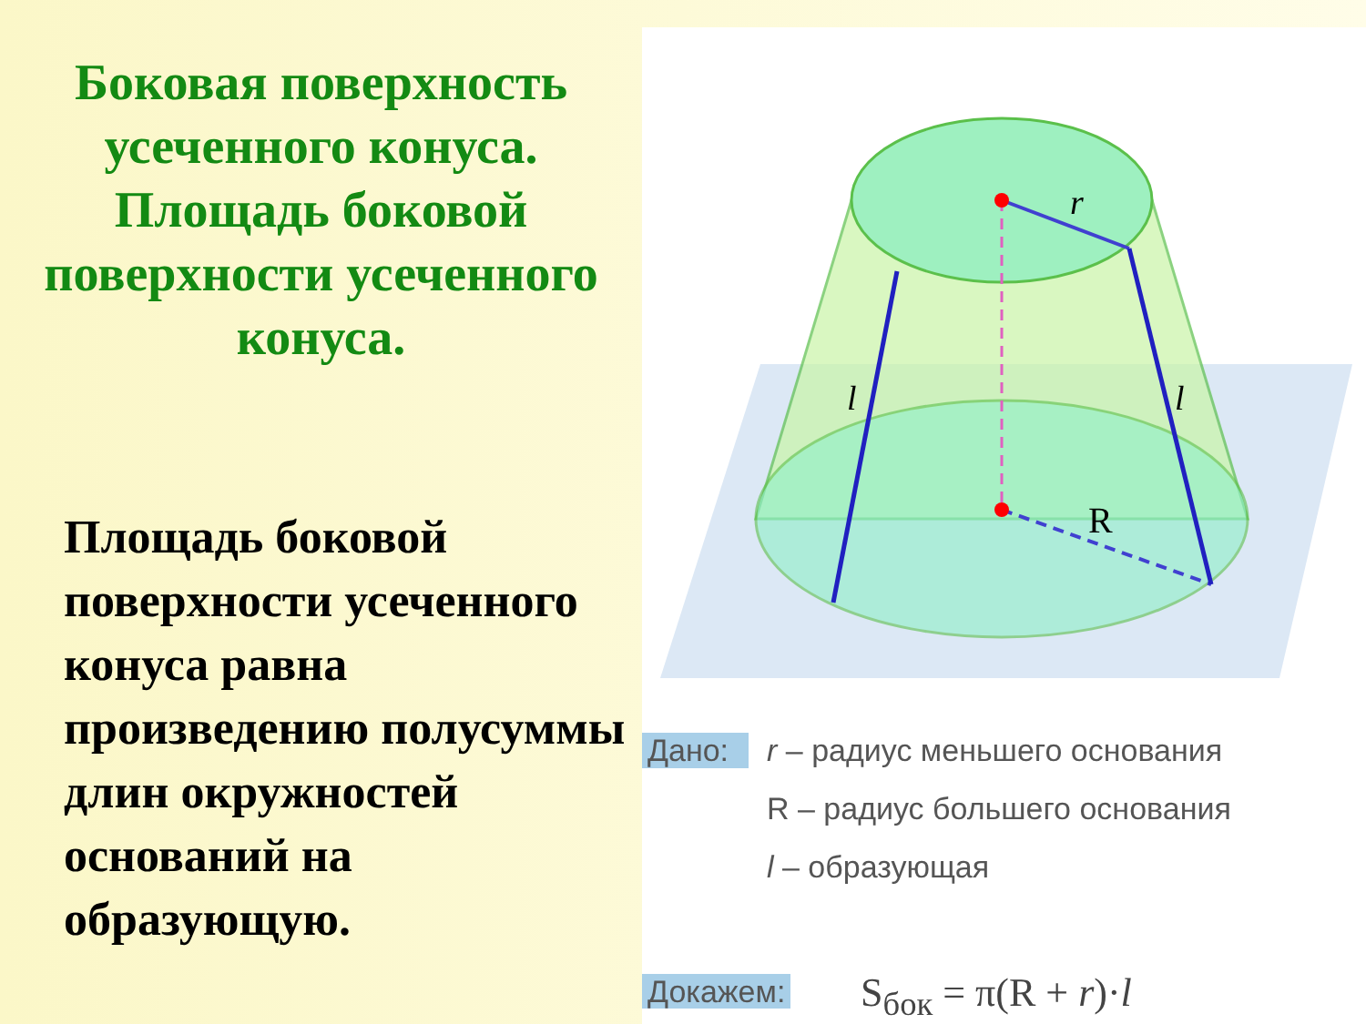Боковая поверхность усеченного конуса. Площадь боковой поверхности усеченного конуса.
Площадь боковой поверхности усеченного конуса равна произведению полусуммы длин окружностей оснований на образующую.
r
R
l
l
Дано: r – радиус меньшего основания
R – радиус большего основания
l – образующая
Докажем: S<sub>бок</sub> = π(R + r)·l